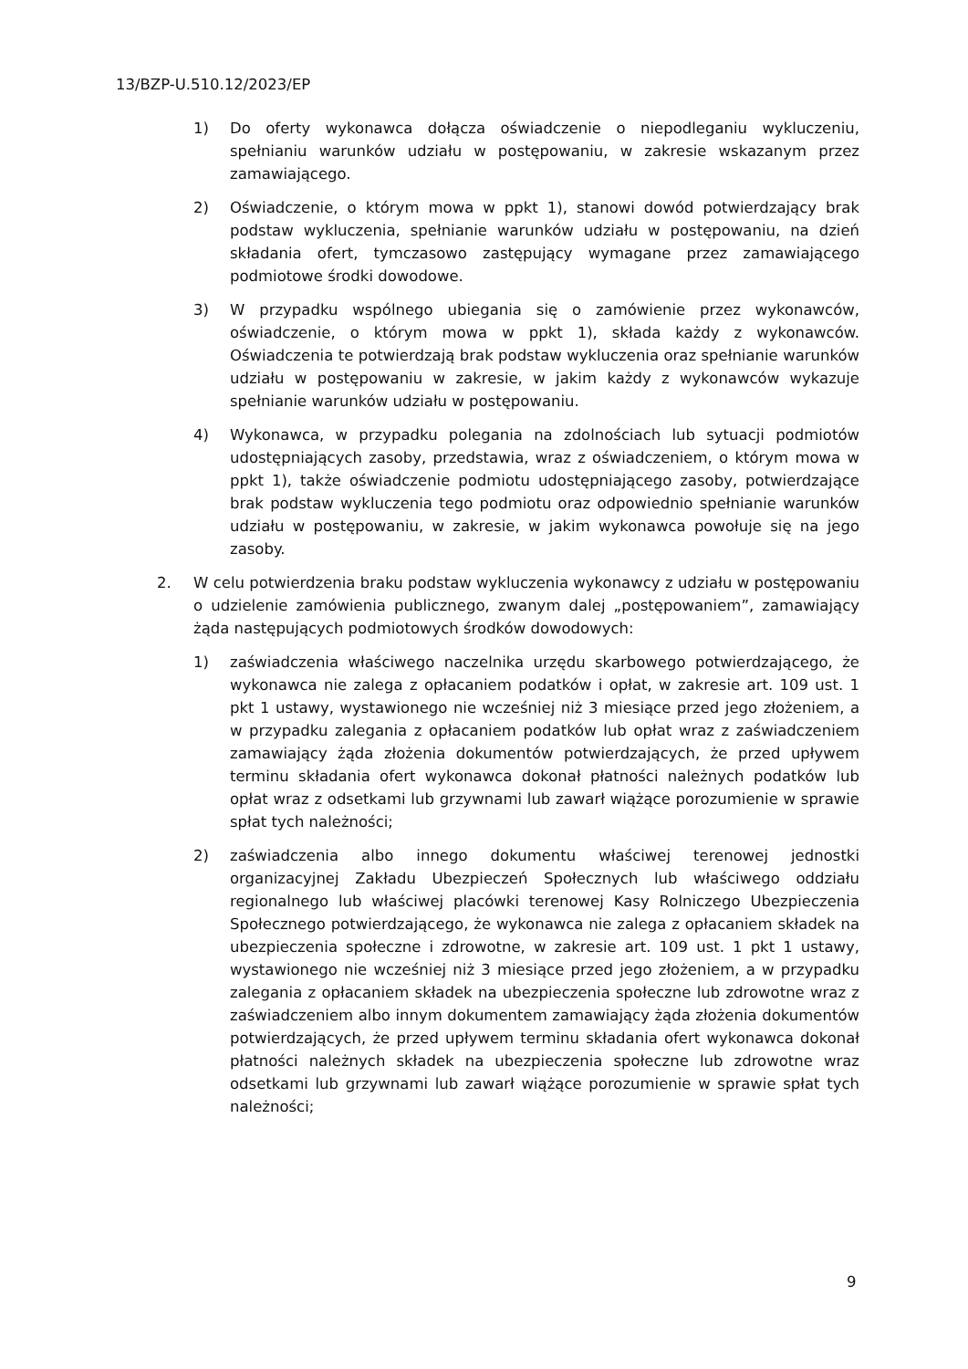13/BZP-U.510.12/2023/EP
1) Do oferty wykonawca dołącza oświadczenie o niepodleganiu wykluczeniu, spełnianiu warunków udziału w postępowaniu, w zakresie wskazanym przez zamawiającego.
2) Oświadczenie, o którym mowa w ppkt 1), stanowi dowód potwierdzający brak podstaw wykluczenia, spełnianie warunków udziału w postępowaniu, na dzień składania ofert, tymczasowo zastępujący wymagane przez zamawiającego podmiotowe środki dowodowe.
3) W przypadku wspólnego ubiegania się o zamówienie przez wykonawców, oświadczenie, o którym mowa w ppkt 1), składa każdy z wykonawców. Oświadczenia te potwierdzają brak podstaw wykluczenia oraz spełnianie warunków udziału w postępowaniu w zakresie, w jakim każdy z wykonawców wykazuje spełnianie warunków udziału w postępowaniu.
4) Wykonawca, w przypadku polegania na zdolnościach lub sytuacji podmiotów udostępniających zasoby, przedstawia, wraz z oświadczeniem, o którym mowa w ppkt 1), także oświadczenie podmiotu udostępniającego zasoby, potwierdzające brak podstaw wykluczenia tego podmiotu oraz odpowiednio spełnianie warunków udziału w postępowaniu, w zakresie, w jakim wykonawca powołuje się na jego zasoby.
2. W celu potwierdzenia braku podstaw wykluczenia wykonawcy z udziału w postępowaniu o udzielenie zamówienia publicznego, zwanym dalej „postępowaniem”, zamawiający żąda następujących podmiotowych środków dowodowych:
1) zaświadczenia właściwego naczelnika urzędu skarbowego potwierdzającego, że wykonawca nie zalega z opłacaniem podatków i opłat, w zakresie art. 109 ust. 1 pkt 1 ustawy, wystawionego nie wcześniej niż 3 miesiące przed jego złożeniem, a w przypadku zalegania z opłacaniem podatków lub opłat wraz z zaświadczeniem zamawiający żąda złożenia dokumentów potwierdzających, że przed upływem terminu składania ofert wykonawca dokonał płatności należnych podatków lub opłat wraz z odsetkami lub grzywnami lub zawarł wiążące porozumienie w sprawie spłat tych należności;
2) zaświadczenia albo innego dokumentu właściwej terenowej jednostki organizacyjnej Zakładu Ubezpieczeń Społecznych lub właściwego oddziału regionalnego lub właściwej placówki terenowej Kasy Rolniczego Ubezpieczenia Społecznego potwierdzającego, że wykonawca nie zalega z opłacaniem składek na ubezpieczenia społeczne i zdrowotne, w zakresie art. 109 ust. 1 pkt 1 ustawy, wystawionego nie wcześniej niż 3 miesiące przed jego złożeniem, a w przypadku zalegania z opłacaniem składek na ubezpieczenia społeczne lub zdrowotne wraz z zaświadczeniem albo innym dokumentem zamawiający żąda złożenia dokumentów potwierdzających, że przed upływem terminu składania ofert wykonawca dokonał płatności należnych składek na ubezpieczenia społeczne lub zdrowotne wraz odsetkami lub grzywnami lub zawarł wiążące porozumienie w sprawie spłat tych należności;
9